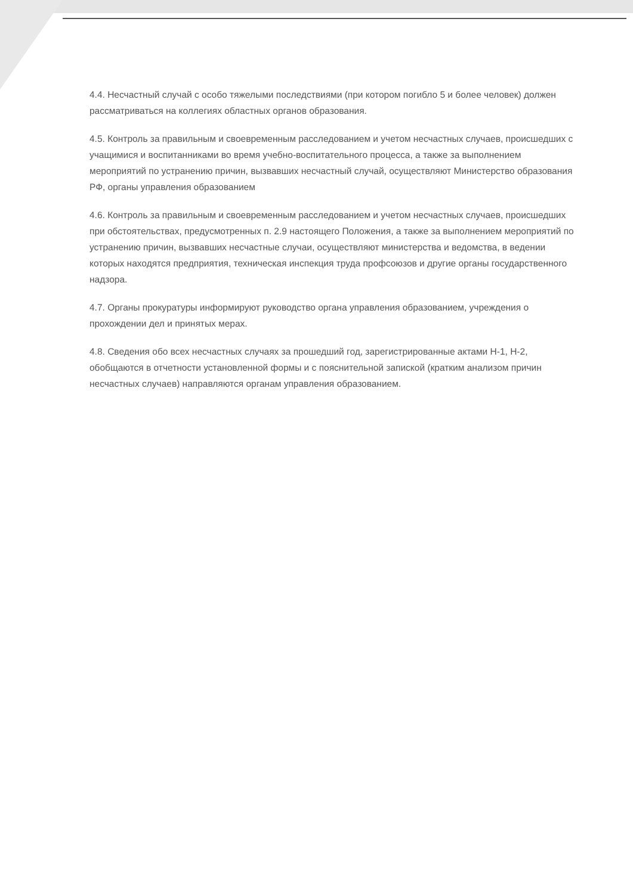4.4. Несчастный случай с особо тяжелыми последствиями (при котором погибло 5 и более человек) должен рассматриваться на коллегиях областных органов образования.
4.5. Контроль за правильным и своевременным расследованием и учетом несчастных случаев, происшедших с учащимися и воспитанниками во время учебно-воспитательного процесса, а также за выполнением мероприятий по устранению причин, вызвавших несчастный случай, осуществляют Министерство образования РФ, органы управления образованием
4.6. Контроль за правильным и своевременным расследованием и учетом несчастных случаев, происшедших при обстоятельствах, предусмотренных п. 2.9 настоящего Положения, а также за выполнением мероприятий по устранению причин, вызвавших несчастные случаи, осуществляют министерства и ведомства, в ведении которых находятся предприятия, техническая инспекция труда профсоюзов и другие органы государственного надзора.
4.7. Органы прокуратуры информируют руководство органа управления образованием, учреждения о прохождении дел и принятых мерах.
4.8. Сведения обо всех несчастных случаях за прошедший год, зарегистрированные актами Н-1, Н-2, обобщаются в отчетности установленной формы и с пояснительной запиской (кратким анализом причин несчастных случаев) направляются органам управления образованием.